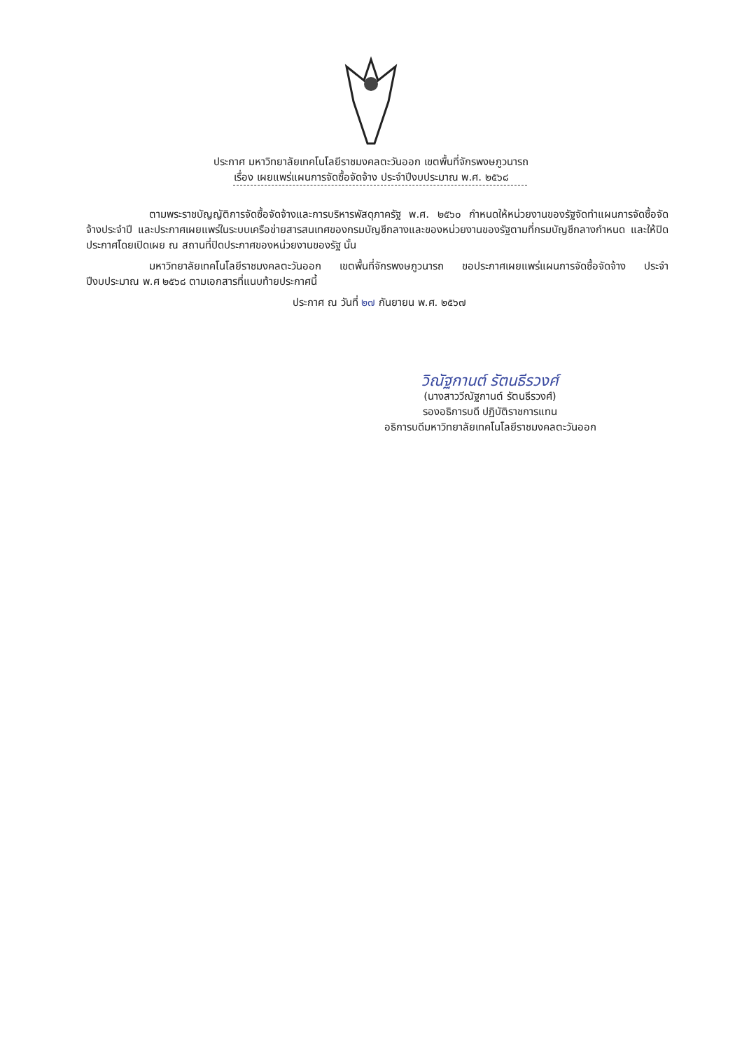ประกาศ มหาวิทยาลัยเทคโนโลยีราชมงคลตะวันออก เขตพื้นที่จักรพงษภูวนารถ
เรื่อง เผยแพร่แผนการจัดซื้อจัดจ้าง ประจำปีงบประมาณ พ.ศ. ๒๕๖๘
ตามพระราชบัญญัติการจัดซื้อจัดจ้างและการบริหารพัสดุภาครัฐ พ.ศ. ๒๕๖๐ กำหนดให้หน่วยงานของรัฐจัดทำแผนการจัดซื้อจัดจ้างประจำปี และประกาศเผยแพร่ในระบบเครือข่ายสารสนเทศของกรมบัญชีกลางและของหน่วยงานของรัฐตามที่กรมบัญชีกลางกำหนด และให้ปิดประกาศโดยเปิดเผย ณ สถานที่ปิดประกาศของหน่วยงานของรัฐ นั้น
มหาวิทยาลัยเทคโนโลยีราชมงคลตะวันออก เขตพื้นที่จักรพงษภูวนารถ ขอประกาศเผยแพร่แผนการจัดซื้อจัดจ้าง ประจำปีงบประมาณ พ.ศ ๒๕๖๘ ตามเอกสารที่แนบท้ายประกาศนี้
ประกาศ ณ วันที่ ๒๗ กันยายน พ.ศ. ๒๕๖๗
วิณัฐกานต์ รัตนธีรวงศ์
(นางสาววีณัฐกานต์ รัตนธีรวงศ์)
รองอธิการบดี ปฏิบัติราชการแทน
อธิการบดีมหาวิทยาลัยเทคโนโลยีราชมงคลตะวันออก